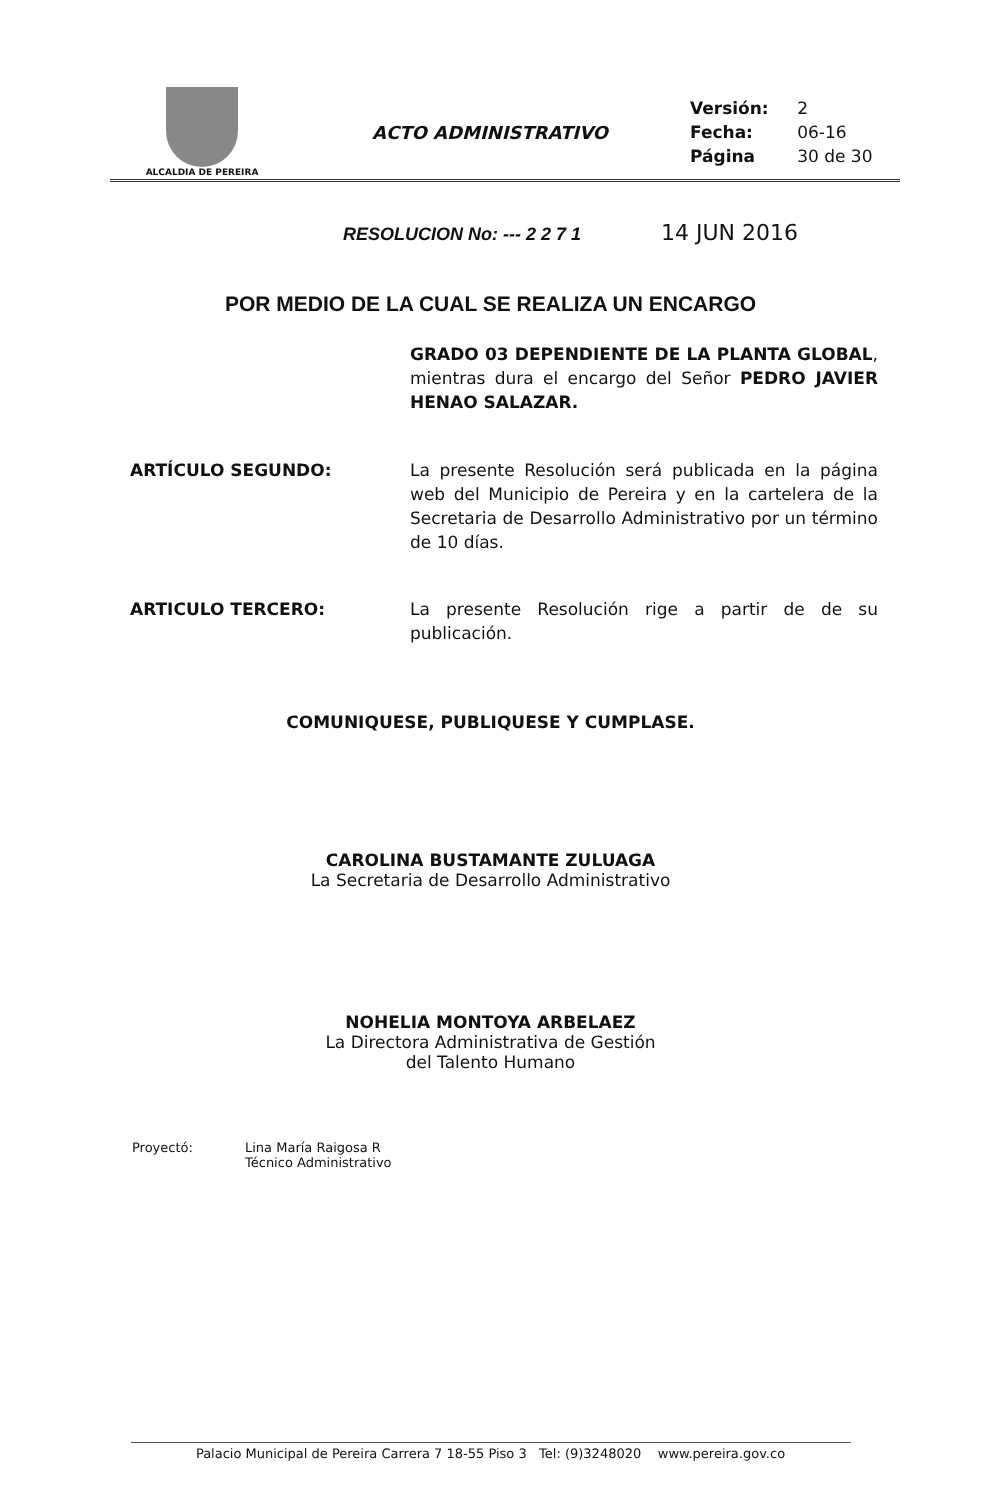| ALCALDIA DE PEREIRA | ACTO ADMINISTRATIVO | / Versión: / 2 / / Fecha: / 06-16 / / Página / 30 de 30 / |
RESOLUCION No: --- 2 2 7 1 14 JUN 2016
POR MEDIO DE LA CUAL SE REALIZA UN ENCARGO
GRADO 03 DEPENDIENTE DE LA PLANTA GLOBAL, mientras dura el encargo del Señor PEDRO JAVIER HENAO SALAZAR.
ARTÍCULO SEGUNDO: La presente Resolución será publicada en la página web del Municipio de Pereira y en la cartelera de la Secretaria de Desarrollo Administrativo por un término de 10 días.
ARTICULO TERCERO: La presente Resolución rige a partir de de su publicación.
COMUNIQUESE, PUBLIQUESE Y CUMPLASE.
CAROLINA BUSTAMANTE ZULUAGA
La Secretaria de Desarrollo Administrativo
NOHELIA MONTOYA ARBELAEZ
La Directora Administrativa de Gestión
del Talento Humano
Proyectó: Lina María Raigosa R
Técnico Administrativo
Palacio Municipal de Pereira Carrera 7 18-55 Piso 3 Tel: (9)3248020 www.pereira.gov.co